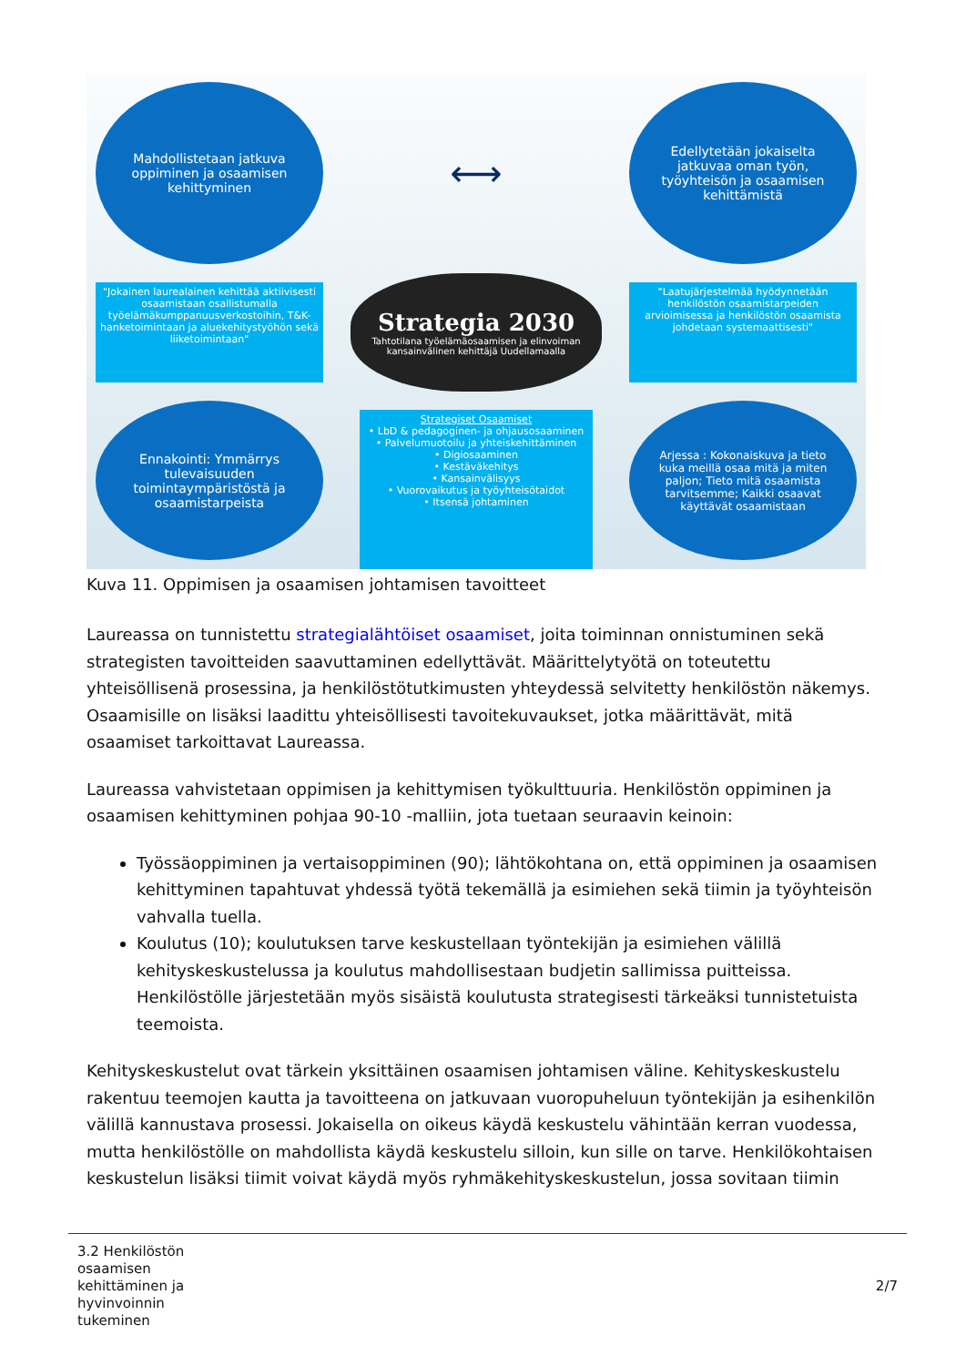Mahdollistetaan jatkuva oppiminen ja osaamisen kehittyminen
⟷
Edellytetään jokaiselta jatkuvaa oman työn, työyhteisön ja osaamisen kehittämistä
"Jokainen laurealainen kehittää aktiivisesti osaamistaan osallistumalla työelämäkumppanuusverkostoihin, T&K-hanketoimintaan ja aluekehitystyöhön sekä liiketoimintaan"
Strategia 2030
Tahtotilana työelämäosaamisen ja elinvoiman kansainvälinen kehittäjä Uudellamaalla
"Laatujärjestelmää hyödynnetään henkilöstön osaamistarpeiden arvioimisessa ja henkilöstön osaamista johdetaan systemaattisesti"
Ennakointi: Ymmärrys tulevaisuuden toimintaympäristöstä ja osaamistarpeista
Strategiset Osaamiset
• LbD & pedagoginen- ja ohjausosaaminen
• Palvelumuotoilu ja yhteiskehittäminen
• Digiosaaminen
• Kestäväkehitys
• Kansainvälisyys
• Vuorovaikutus ja työyhteisötaidot
• Itsensä johtaminen
Arjessa : Kokonaiskuva ja tieto kuka meillä osaa mitä ja miten paljon; Tieto mitä osaamista tarvitsemme; Kaikki osaavat käyttävät osaamistaan
Kuva 11. Oppimisen ja osaamisen johtamisen tavoitteet
Laureassa on tunnistettu strategialähtöiset osaamiset, joita toiminnan onnistuminen sekä strategisten tavoitteiden saavuttaminen edellyttävät. Määrittelytyötä on toteutettu yhteisöllisenä prosessina, ja henkilöstötutkimusten yhteydessä selvitetty henkilöstön näkemys. Osaamisille on lisäksi laadittu yhteisöllisesti tavoitekuvaukset, jotka määrittävät, mitä osaamiset tarkoittavat Laureassa.
Laureassa vahvistetaan oppimisen ja kehittymisen työkulttuuria. Henkilöstön oppiminen ja osaamisen kehittyminen pohjaa 90-10 -malliin, jota tuetaan seuraavin keinoin:
Työssäoppiminen ja vertaisoppiminen (90); lähtökohtana on, että oppiminen ja osaamisen kehittyminen tapahtuvat yhdessä työtä tekemällä ja esimiehen sekä tiimin ja työyhteisön vahvalla tuella.
Koulutus (10); koulutuksen tarve keskustellaan työntekijän ja esimiehen välillä kehityskeskustelussa ja koulutus mahdollisestaan budjetin sallimissa puitteissa. Henkilöstölle järjestetään myös sisäistä koulutusta strategisesti tärkeäksi tunnistetuista teemoista.
Kehityskeskustelut ovat tärkein yksittäinen osaamisen johtamisen väline. Kehityskeskustelu rakentuu teemojen kautta ja tavoitteena on jatkuvaan vuoropuheluun työntekijän ja esihenkilön välillä kannustava prosessi. Jokaisella on oikeus käydä keskustelu vähintään kerran vuodessa, mutta henkilöstölle on mahdollista käydä keskustelu silloin, kun sille on tarve. Henkilökohtaisen keskustelun lisäksi tiimit voivat käydä myös ryhmäkehityskeskustelun, jossa sovitaan tiimin
3.2 Henkilöstön
osaamisen
kehittäminen ja
hyvinvoinnin
tukeminen
2/7